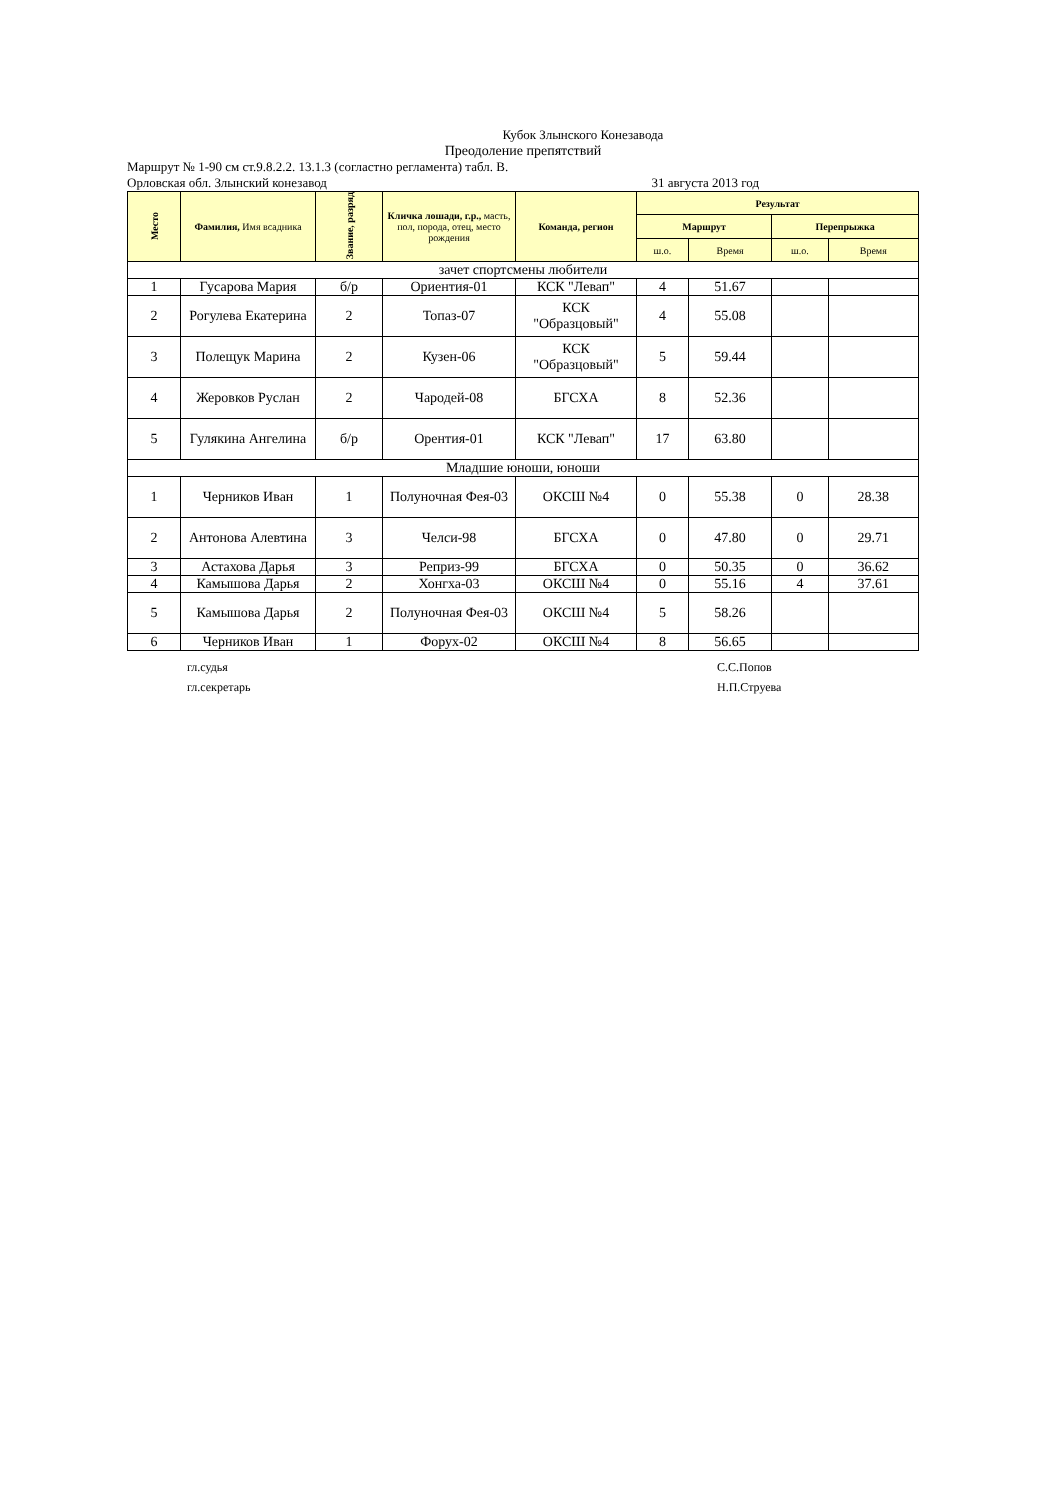Кубок Злынского Конезавода
Преодоление препятствий
Маршрут № 1-90 см ст.9.8.2.2. 13.1.3 (согластно регламента) табл. В.
Орловская обл. Злынский конезавод 31 августа 2013 год
| Место | Фамилия, Имя всадника | Звание, разряд | Кличка лошади, г.р., масть, пол, порода, отец, место рождения | Команда, регион | Результат | | | |
| --- | --- | --- | --- | --- | --- | --- | --- | --- |
| | | | | | Маршрут | | Перепрыжка | |
| | | | | | ш.о. | Время | ш.о. | Время |
| зачет спортсмены любители | | | | | | | | |
| 1 | Гусарова Мария | б/р | Ориентия-01 | КСК "Левап" | 4 | 51.67 | | |
| 2 | Рогулева Екатерина | 2 | Топаз-07 | КСК "Образцовый" | 4 | 55.08 | | |
| 3 | Полещук Марина | 2 | Кузен-06 | КСК "Образцовый" | 5 | 59.44 | | |
| 4 | Жеровков Руслан | 2 | Чародей-08 | БГСХА | 8 | 52.36 | | |
| 5 | Гулякина Ангелина | б/р | Орентия-01 | КСК "Левап" | 17 | 63.80 | | |
| Младшие юноши, юноши | | | | | | | | |
| 1 | Черников Иван | 1 | Полуночная Фея-03 | ОКСШ №4 | 0 | 55.38 | 0 | 28.38 |
| 2 | Антонова Алевтина | 3 | Челси-98 | БГСХА | 0 | 47.80 | 0 | 29.71 |
| 3 | Астахова Дарья | 3 | Реприз-99 | БГСХА | 0 | 50.35 | 0 | 36.62 |
| 4 | Камышова Дарья | 2 | Хонгха-03 | ОКСШ №4 | 0 | 55.16 | 4 | 37.61 |
| 5 | Камышова Дарья | 2 | Полуночная Фея-03 | ОКСШ №4 | 5 | 58.26 | | |
| 6 | Черников Иван | 1 | Форух-02 | ОКСШ №4 | 8 | 56.65 | | |
гл.судья
гл.секретарь
С.С.Попов
Н.П.Струева